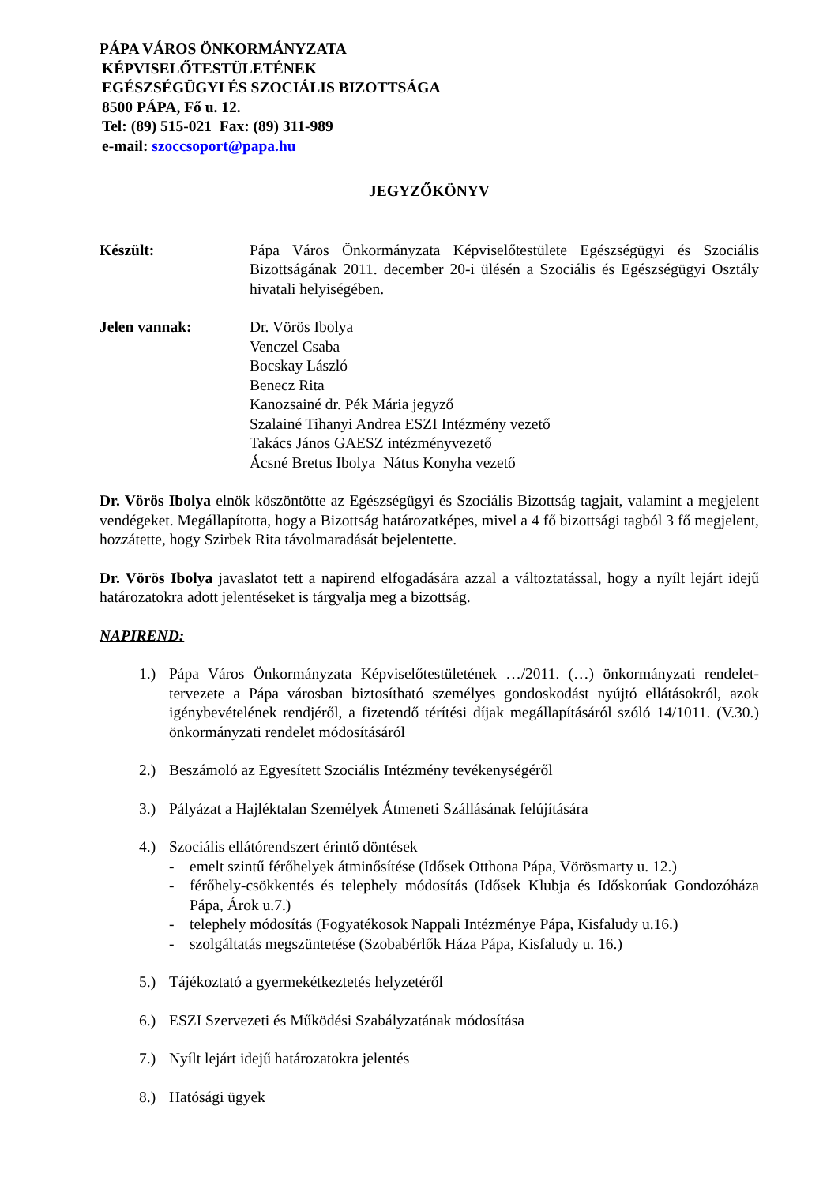PÁPA VÁROS ÖNKORMÁNYZATA
KÉPVISELŐTESTÜLETÉNEK
EGÉSZSÉGÜGYI ÉS SZOCIÁLIS BIZOTTSÁGA
8500 PÁPA, Fő u. 12.
Tel: (89) 515-021 Fax: (89) 311-989
e-mail: szoccsoport@papa.hu
JEGYZŐKÖNYV
Készült: Pápa Város Önkormányzata Képviselőtestülete Egészségügyi és Szociális Bizottságának 2011. december 20-i ülésén a Szociális és Egészségügyi Osztály hivatali helyiségében.
Jelen vannak: Dr. Vörös Ibolya
Venczel Csaba
Bocskay László
Benecz Rita
Kanozsainé dr. Pék Mária jegyző
Szalainé Tihanyi Andrea ESZI Intézmény vezető
Takács János GAESZ intézményvezető
Ácsné Bretus Ibolya Nátus Konyha vezető
Dr. Vörös Ibolya elnök köszöntötte az Egészségügyi és Szociális Bizottság tagjait, valamint a megjelent vendégeket. Megállapította, hogy a Bizottság határozatképes, mivel a 4 fő bizottsági tagból 3 fő megjelent, hozzátette, hogy Szirbek Rita távolmaradását bejelentette.
Dr. Vörös Ibolya javaslatot tett a napirend elfogadására azzal a változtatással, hogy a nyílt lejárt idejű határozatokra adott jelentéseket is tárgyalja meg a bizottság.
NAPIREND:
1.) Pápa Város Önkormányzata Képviselőtestületének …/2011. (…) önkormányzati rendelet-tervezete a Pápa városban biztosítható személyes gondoskodást nyújtó ellátásokról, azok igénybevételének rendjéről, a fizetendő térítési díjak megállapításáról szóló 14/1011. (V.30.) önkormányzati rendelet módosításáról
2.) Beszámoló az Egyesített Szociális Intézmény tevékenységéről
3.) Pályázat a Hajléktalan Személyek Átmeneti Szállásának felújítására
4.) Szociális ellátórendszert érintő döntések
- emelt szintű férőhelyek átminősítése (Idősek Otthona Pápa, Vörösmarty u. 12.)
- férőhely-csökkentés és telephely módosítás (Idősek Klubja és Időskorúak Gondozóháza Pápa, Árok u.7.)
- telephely módosítás (Fogyatékosok Nappali Intézménye Pápa, Kisfaludy u.16.)
- szolgáltatás megszüntetése (Szobabérlők Háza Pápa, Kisfaludy u. 16.)
5.) Tájékoztató a gyermekétkeztetés helyzetéről
6.) ESZI Szervezeti és Működési Szabályzatának módosítása
7.) Nyílt lejárt idejű határozatokra jelentés
8.) Hatósági ügyek